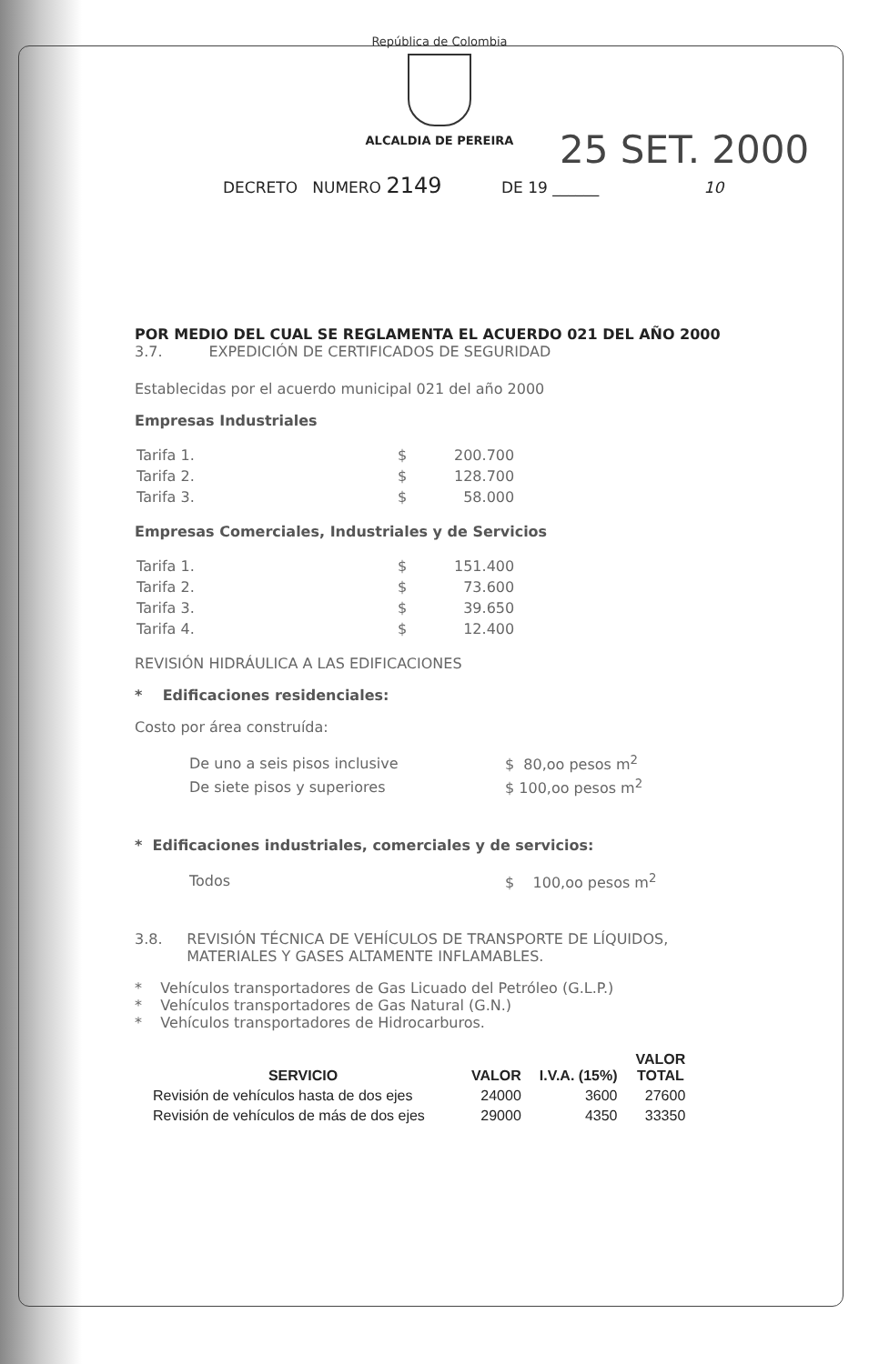República de Colombia
ALCALDIA DE PEREIRA
25 SET. 2000
DECRETO NUMERO 2149 DE 19 ______ 10
POR MEDIO DEL CUAL SE REGLAMENTA EL ACUERDO 021 DEL AÑO 2000
3.7. EXPEDICIÓN DE CERTIFICADOS DE SEGURIDAD
Establecidas por el acuerdo municipal 021 del año 2000
Empresas Industriales
| Tarifa 1. | $ | 200.700 |
| Tarifa 2. | $ | 128.700 |
| Tarifa 3. | $ | 58.000 |
Empresas Comerciales, Industriales y de Servicios
| Tarifa 1. | $ | 151.400 |
| Tarifa 2. | $ | 73.600 |
| Tarifa 3. | $ | 39.650 |
| Tarifa 4. | $ | 12.400 |
REVISIÓN HIDRÁULICA A LAS EDIFICACIONES
* Edificaciones residenciales:
Costo por área construída:
| De uno a seis pisos inclusive | $ 80,oo pesos m<sup>2</sup> |
| De siete pisos y superiores | $ 100,oo pesos m<sup>2</sup> |
* Edificaciones industriales, comerciales y de servicios:
| Todos | $ 100,oo pesos m<sup>2</sup> |
3.8. REVISIÓN TÉCNICA DE VEHÍCULOS DE TRANSPORTE DE LÍQUIDOS, MATERIALES Y GASES ALTAMENTE INFLAMABLES.
* Vehículos transportadores de Gas Licuado del Petróleo (G.L.P.)
* Vehículos transportadores de Gas Natural (G.N.)
* Vehículos transportadores de Hidrocarburos.
| SERVICIO | VALOR | I.V.A. (15%) | VALOR TOTAL |
| --- | --- | --- | --- |
| Revisión de vehículos hasta de dos ejes | 24000 | 3600 | 27600 |
| Revisión de vehículos de más de dos ejes | 29000 | 4350 | 33350 |